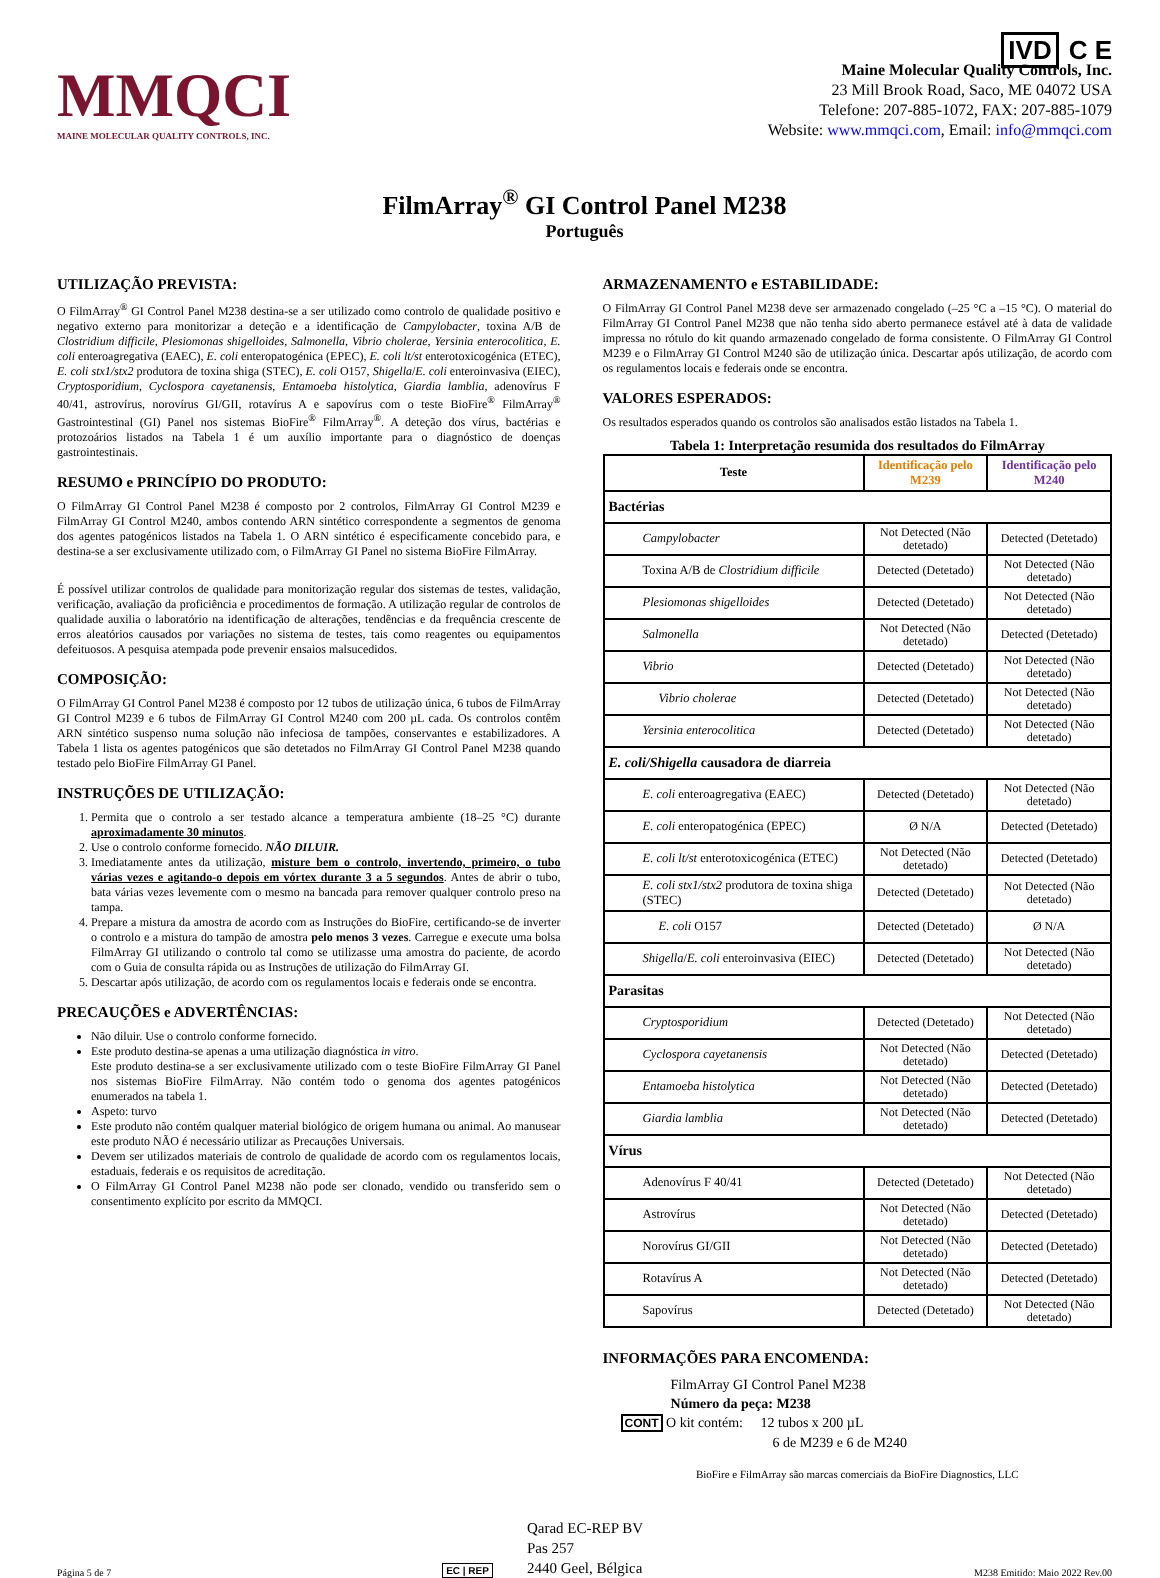MMQCI
MAINE MOLECULAR QUALITY CONTROLS, INC.
IVD C E
Maine Molecular Quality Controls, Inc.
23 Mill Brook Road, Saco, ME 04072 USA
Telefone: 207-885-1072, FAX: 207-885-1079
Website: www.mmqci.com, Email: info@mmqci.com
FilmArray<sup>®</sup> GI Control Panel M238
Português
UTILIZAÇÃO PREVISTA:
O FilmArray<sup>®</sup> GI Control Panel M238 destina-se a ser utilizado como controlo de qualidade positivo e negativo externo para monitorizar a deteção e a identificação de Campylobacter, toxina A/B de Clostridium difficile, Plesiomonas shigelloides, Salmonella, Vibrio cholerae, Yersinia enterocolitica, E. coli enteroagregativa (EAEC), E. coli enteropatogénica (EPEC), E. coli lt/st enterotoxicogénica (ETEC), E. coli stx1/stx2 produtora de toxina shiga (STEC), E. coli O157, Shigella/E. coli enteroinvasiva (EIEC), Cryptosporidium, Cyclospora cayetanensis, Entamoeba histolytica, Giardia lamblia, adenovírus F 40/41, astrovírus, norovírus GI/GII, rotavírus A e sapovírus com o teste BioFire<sup>®</sup> FilmArray<sup>®</sup> Gastrointestinal (GI) Panel nos sistemas BioFire<sup>®</sup> FilmArray<sup>®</sup>. A deteção dos vírus, bactérias e protozoários listados na Tabela 1 é um auxílio importante para o diagnóstico de doenças gastrointestinais.
RESUMO e PRINCÍPIO DO PRODUTO:
O FilmArray GI Control Panel M238 é composto por 2 controlos, FilmArray GI Control M239 e FilmArray GI Control M240, ambos contendo ARN sintético correspondente a segmentos de genoma dos agentes patogénicos listados na Tabela 1. O ARN sintético é especificamente concebido para, e destina-se a ser exclusivamente utilizado com, o FilmArray GI Panel no sistema BioFire FilmArray.
É possível utilizar controlos de qualidade para monitorização regular dos sistemas de testes, validação, verificação, avaliação da proficiência e procedimentos de formação. A utilização regular de controlos de qualidade auxilia o laboratório na identificação de alterações, tendências e da frequência crescente de erros aleatórios causados por variações no sistema de testes, tais como reagentes ou equipamentos defeituosos. A pesquisa atempada pode prevenir ensaios malsucedidos.
COMPOSIÇÃO:
O FilmArray GI Control Panel M238 é composto por 12 tubos de utilização única, 6 tubos de FilmArray GI Control M239 e 6 tubos de FilmArray GI Control M240 com 200 µL cada. Os controlos contêm ARN sintético suspenso numa solução não infeciosa de tampões, conservantes e estabilizadores. A Tabela 1 lista os agentes patogénicos que são detetados no FilmArray GI Control Panel M238 quando testado pelo BioFire FilmArray GI Panel.
INSTRUÇÕES DE UTILIZAÇÃO:
1. Permita que o controlo a ser testado alcance a temperatura ambiente (18–25 °C) durante aproximadamente 30 minutos.
2. Use o controlo conforme fornecido. NÃO DILUIR.
3. Imediatamente antes da utilização, misture bem o controlo, invertendo, primeiro, o tubo várias vezes e agitando-o depois em vórtex durante 3 a 5 segundos. Antes de abrir o tubo, bata várias vezes levemente com o mesmo na bancada para remover qualquer controlo preso na tampa.
4. Prepare a mistura da amostra de acordo com as Instruções do BioFire, certificando-se de inverter o controlo e a mistura do tampão de amostra pelo menos 3 vezes. Carregue e execute uma bolsa FilmArray GI utilizando o controlo tal como se utilizasse uma amostra do paciente, de acordo com o Guia de consulta rápida ou as Instruções de utilização do FilmArray GI.
5. Descartar após utilização, de acordo com os regulamentos locais e federais onde se encontra.
PRECAUÇÕES e ADVERTÊNCIAS:
Não diluir. Use o controlo conforme fornecido.
Este produto destina-se apenas a uma utilização diagnóstica in vitro.
Este produto destina-se a ser exclusivamente utilizado com o teste BioFire FilmArray GI Panel nos sistemas BioFire FilmArray. Não contém todo o genoma dos agentes patogénicos enumerados na tabela 1.
Aspeto: turvo
Este produto não contém qualquer material biológico de origem humana ou animal. Ao manusear este produto NÃO é necessário utilizar as Precauções Universais.
Devem ser utilizados materiais de controlo de qualidade de acordo com os regulamentos locais, estaduais, federais e os requisitos de acreditação.
O FilmArray GI Control Panel M238 não pode ser clonado, vendido ou transferido sem o consentimento explícito por escrito da MMQCI.
ARMAZENAMENTO e ESTABILIDADE:
O FilmArray GI Control Panel M238 deve ser armazenado congelado (–25 °C a –15 °C). O material do FilmArray GI Control Panel M238 que não tenha sido aberto permanece estável até à data de validade impressa no rótulo do kit quando armazenado congelado de forma consistente. O FilmArray GI Control M239 e o FilmArray GI Control M240 são de utilização única. Descartar após utilização, de acordo com os regulamentos locais e federais onde se encontra.
VALORES ESPERADOS:
Os resultados esperados quando os controlos são analisados estão listados na Tabela 1.
Tabela 1: Interpretação resumida dos resultados do FilmArray
| Teste | Identificação pelo M239 | Identificação pelo M240 |
| --- | --- | --- |
| Bactérias | | |
| Campylobacter | Not Detected (Não detetado) | Detected (Detetado) |
| Toxina A/B de Clostridium difficile | Detected (Detetado) | Not Detected (Não detetado) |
| Plesiomonas shigelloides | Detected (Detetado) | Not Detected (Não detetado) |
| Salmonella | Not Detected (Não detetado) | Detected (Detetado) |
| Vibrio | Detected (Detetado) | Not Detected (Não detetado) |
| Vibrio cholerae | Detected (Detetado) | Not Detected (Não detetado) |
| Yersinia enterocolitica | Detected (Detetado) | Not Detected (Não detetado) |
| E. coli/Shigella causadora de diarreia | | |
| E. coli enteroagregativa (EAEC) | Detected (Detetado) | Not Detected (Não detetado) |
| E. coli enteropatogénica (EPEC) | Ø N/A | Detected (Detetado) |
| E. coli lt/st enterotoxicogénica (ETEC) | Not Detected (Não detetado) | Detected (Detetado) |
| E. coli stx1/stx2 produtora de toxina shiga (STEC) | Detected (Detetado) | Not Detected (Não detetado) |
| E. coli O157 | Detected (Detetado) | Ø N/A |
| Shigella / E. coli enteroinvasiva (EIEC) | Detected (Detetado) | Not Detected (Não detetado) |
| Parasitas | | |
| Cryptosporidium | Detected (Detetado) | Not Detected (Não detetado) |
| Cyclospora cayetanensis | Not Detected (Não detetado) | Detected (Detetado) |
| Entamoeba histolytica | Not Detected (Não detetado) | Detected (Detetado) |
| Giardia lamblia | Not Detected (Não detetado) | Detected (Detetado) |
| Vírus | | |
| Adenovírus F 40/41 | Detected (Detetado) | Not Detected (Não detetado) |
| Astrovírus | Not Detected (Não detetado) | Detected (Detetado) |
| Norovírus GI/GII | Not Detected (Não detetado) | Detected (Detetado) |
| Rotavírus A | Not Detected (Não detetado) | Detected (Detetado) |
| Sapovírus | Detected (Detetado) | Not Detected (Não detetado) |
INFORMAÇÕES PARA ENCOMENDA:
FilmArray GI Control Panel M238
Número da peça: M238
CONT O kit contém: 12 tubos x 200 µL
6 de M239 e 6 de M240
BioFire e FilmArray são marcas comerciais da BioFire Diagnostics, LLC
Página 5 de 7
EC | REP Qarad EC-REP BV
Pas 257
2440 Geel, Bélgica
M238 Emitido: Maio 2022 Rev.00